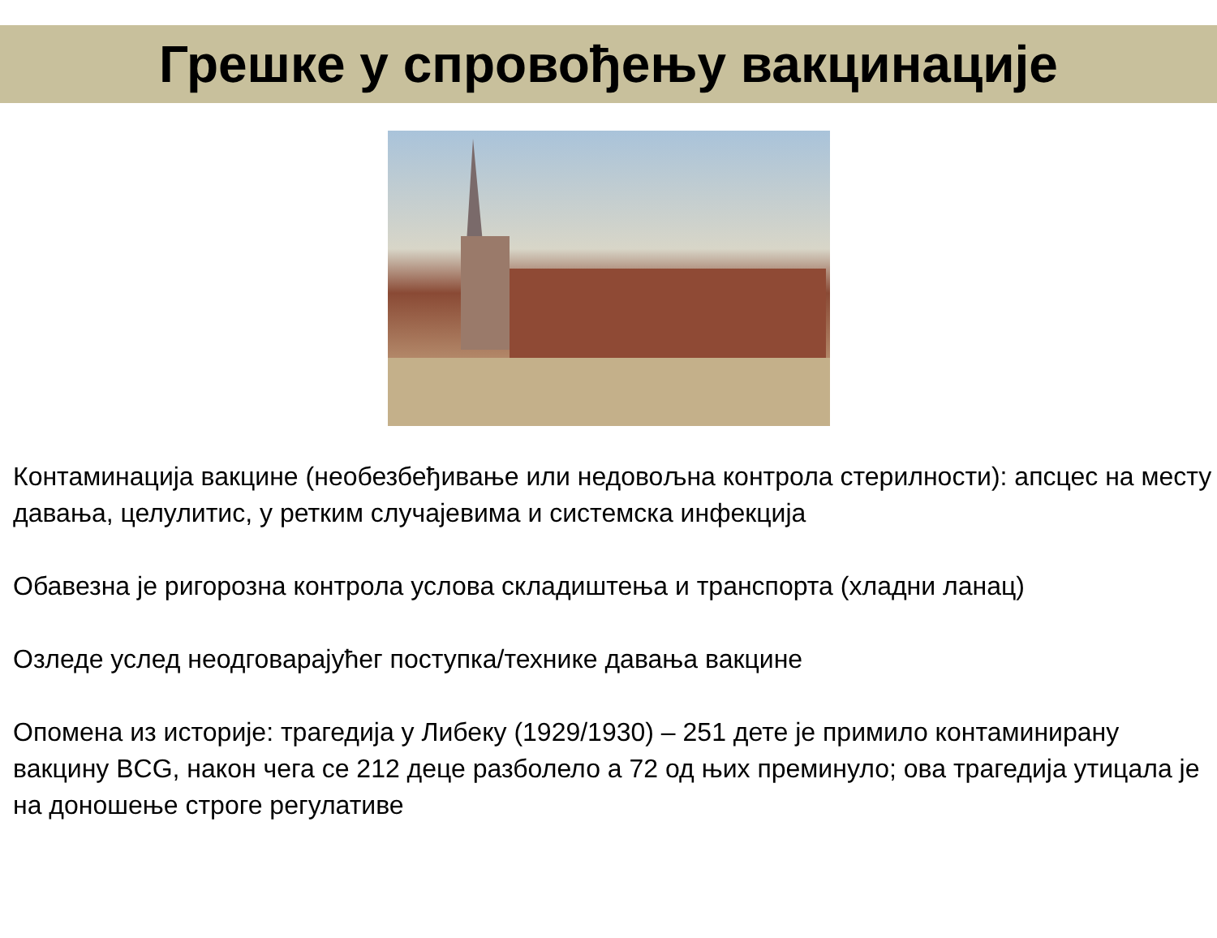Грешке у спровођењу вакцинације
Контаминација вакцине (необезбеђивање или недовољна контрола стерилности): апсцес на месту давања, целулитис, у ретким случајевима и системска инфекција
Обавезна је ригорозна контрола услова складиштења и транспорта (хладни ланац)
Озледе услед неодговарајућег поступка/технике давања вакцине
Опомена из историје: трагедија у Либеку (1929/1930) – 251 дете је примило контаминирану вакцину BCG, након чега се 212 деце разболело а 72 од њих преминуло; ова трагедија утицала је на доношење строге регулативе